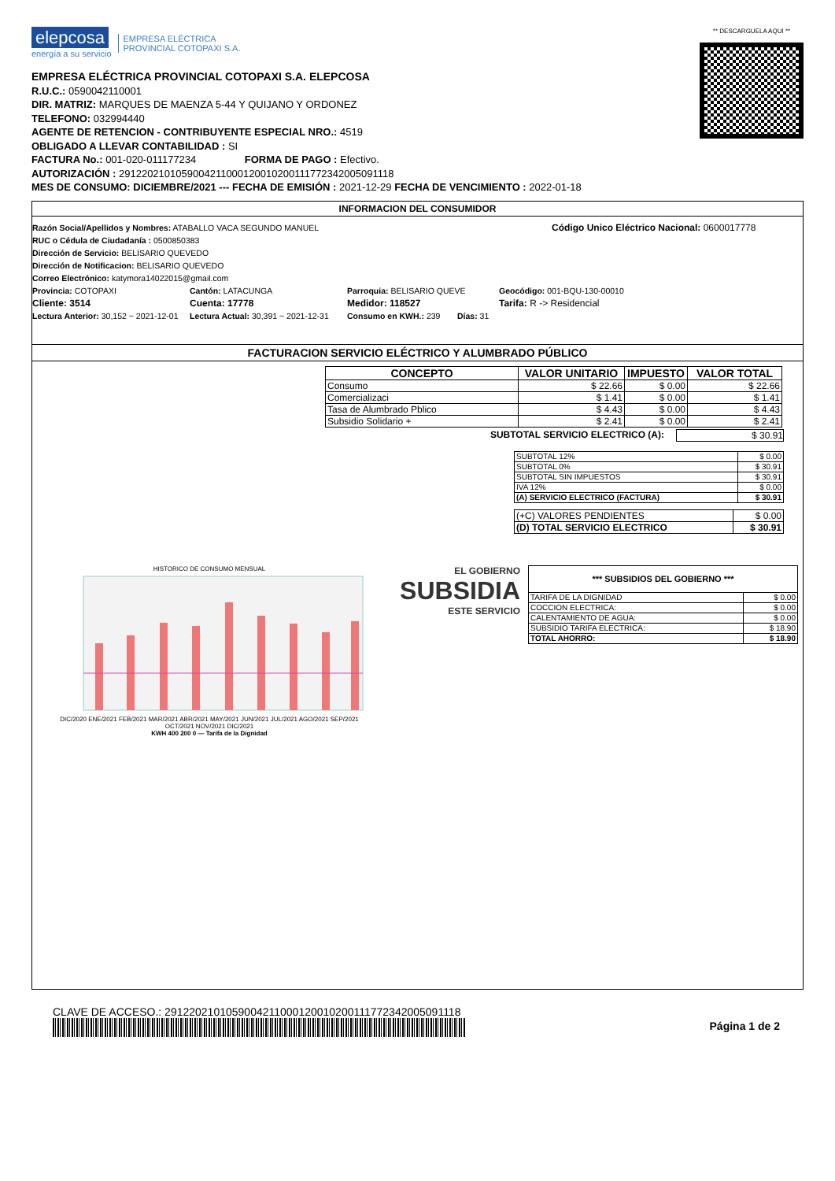elepcosa
energía a su servicio
EMPRESA ELÉCTRICA
PROVINCIAL COTOPAXI S.A.
EMPRESA ELÉCTRICA PROVINCIAL COTOPAXI S.A. ELEPCOSA
R.U.C.: 0590042110001
DIR. MATRIZ: MARQUES DE MAENZA 5-44 Y QUIJANO Y ORDONEZ
TELEFONO: 032994440
AGENTE DE RETENCION - CONTRIBUYENTE ESPECIAL NRO.: 4519
OBLIGADO A LLEVAR CONTABILIDAD : SI
FACTURA No.: 001-020-011177234 FORMA DE PAGO : Efectivo.
AUTORIZACIÓN : 2912202101059004211000120010200111772342005091118
MES DE CONSUMO: DICIEMBRE/2021 --- FECHA DE EMISIÓN : 2021-12-29 FECHA DE VENCIMIENTO : 2022-01-18
** DESCARGUELA AQUI **
INFORMACION DEL CONSUMIDOR
Razón Social/Apellidos y Nombres: ATABALLO VACA SEGUNDO MANUEL Código Unico Eléctrico Nacional: 0600017778
RUC o Cédula de Ciudadanía : 0500850383
Dirección de Servicio: BELISARIO QUEVEDO
Dirección de Notificacion: BELISARIO QUEVEDO
Correo Electrónico: katymora14022015@gmail.com
Provincia: COTOPAXI Cantón: LATACUNGA Parroquia: BELISARIO QUEVE Geocódigo: 001-BQU-130-00010
Cliente: 3514 Cuenta: 17778 Medidor: 118527 Tarifa: R -> Residencial
Lectura Anterior: 30,152 ~ 2021-12-01 Lectura Actual: 30,391 ~ 2021-12-31 Consumo en KWH.: 239 Días: 31
FACTURACION SERVICIO ELÉCTRICO Y ALUMBRADO PÚBLICO
| CONCEPTO | VALOR UNITARIO | IMPUESTO | VALOR TOTAL |
| --- | --- | --- | --- |
| Consumo | $ 22.66 | $ 0.00 | $ 22.66 |
| Comercializaci | $ 1.41 | $ 0.00 | $ 1.41 |
| Tasa de Alumbrado Pblico | $ 4.43 | $ 0.00 | $ 4.43 |
| Subsidio Solidario + | $ 2.41 | $ 0.00 | $ 2.41 |
SUBTOTAL SERVICIO ELECTRICO (A): $ 30.91
| SUBTOTAL 12% | $ 0.00 |
| SUBTOTAL 0% | $ 30.91 |
| SUBTOTAL SIN IMPUESTOS | $ 30.91 |
| IVA 12% | $ 0.00 |
| (A) SERVICIO ELECTRICO (FACTURA) | $ 30.91 |
| (+C) VALORES PENDIENTES | $ 0.00 |
| (D) TOTAL SERVICIO ELECTRICO | $ 30.91 |
HISTORICO DE CONSUMO MENSUAL
DIC/2020 ENE/2021 FEB/2021 MAR/2021 ABR/2021 MAY/2021 JUN/2021 JUL/2021 AGO/2021 SEP/2021 OCT/2021 NOV/2021 DIC/2021
KWH 400 200 0 — Tarifa de la Dignidad
EL GOBIERNO
SUBSIDIA
ESTE SERVICIO
| *** SUBSIDIOS DEL GOBIERNO *** | |
| --- | --- |
| TARIFA DE LA DIGNIDAD | $ 0.00 |
| COCCION ELECTRICA: | $ 0.00 |
| CALENTAMIENTO DE AGUA: | $ 0.00 |
| SUBSIDIO TARIFA ELECTRICA: | $ 18.90 |
| TOTAL AHORRO: | $ 18.90 |
CLAVE DE ACCESO.: 2912202101059004211000120010200111772342005091118
Página 1 de 2